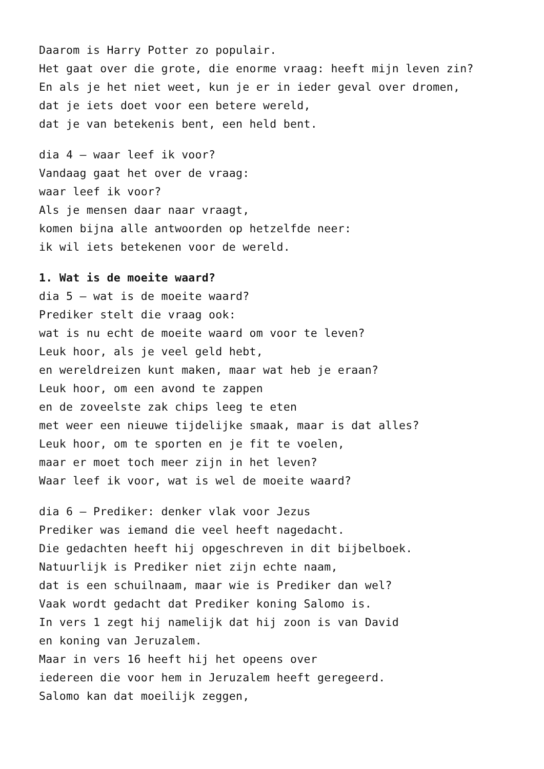Daarom is Harry Potter zo populair.
Het gaat over die grote, die enorme vraag: heeft mijn leven zin?
En als je het niet weet, kun je er in ieder geval over dromen,
dat je iets doet voor een betere wereld,
dat je van betekenis bent, een held bent.
dia 4 – waar leef ik voor?
Vandaag gaat het over de vraag:
waar leef ik voor?
Als je mensen daar naar vraagt,
komen bijna alle antwoorden op hetzelfde neer:
ik wil iets betekenen voor de wereld.
1. Wat is de moeite waard?
dia 5 – wat is de moeite waard?
Prediker stelt die vraag ook:
wat is nu echt de moeite waard om voor te leven?
Leuk hoor, als je veel geld hebt,
en wereldreizen kunt maken, maar wat heb je eraan?
Leuk hoor, om een avond te zappen
en de zoveelste zak chips leeg te eten
met weer een nieuwe tijdelijke smaak, maar is dat alles?
Leuk hoor, om te sporten en je fit te voelen,
maar er moet toch meer zijn in het leven?
Waar leef ik voor, wat is wel de moeite waard?
dia 6 – Prediker: denker vlak voor Jezus
Prediker was iemand die veel heeft nagedacht.
Die gedachten heeft hij opgeschreven in dit bijbelboek.
Natuurlijk is Prediker niet zijn echte naam,
dat is een schuilnaam, maar wie is Prediker dan wel?
Vaak wordt gedacht dat Prediker koning Salomo is.
In vers 1 zegt hij namelijk dat hij zoon is van David
en koning van Jeruzalem.
Maar in vers 16 heeft hij het opeens over
iedereen die voor hem in Jeruzalem heeft geregeerd.
Salomo kan dat moeilijk zeggen,